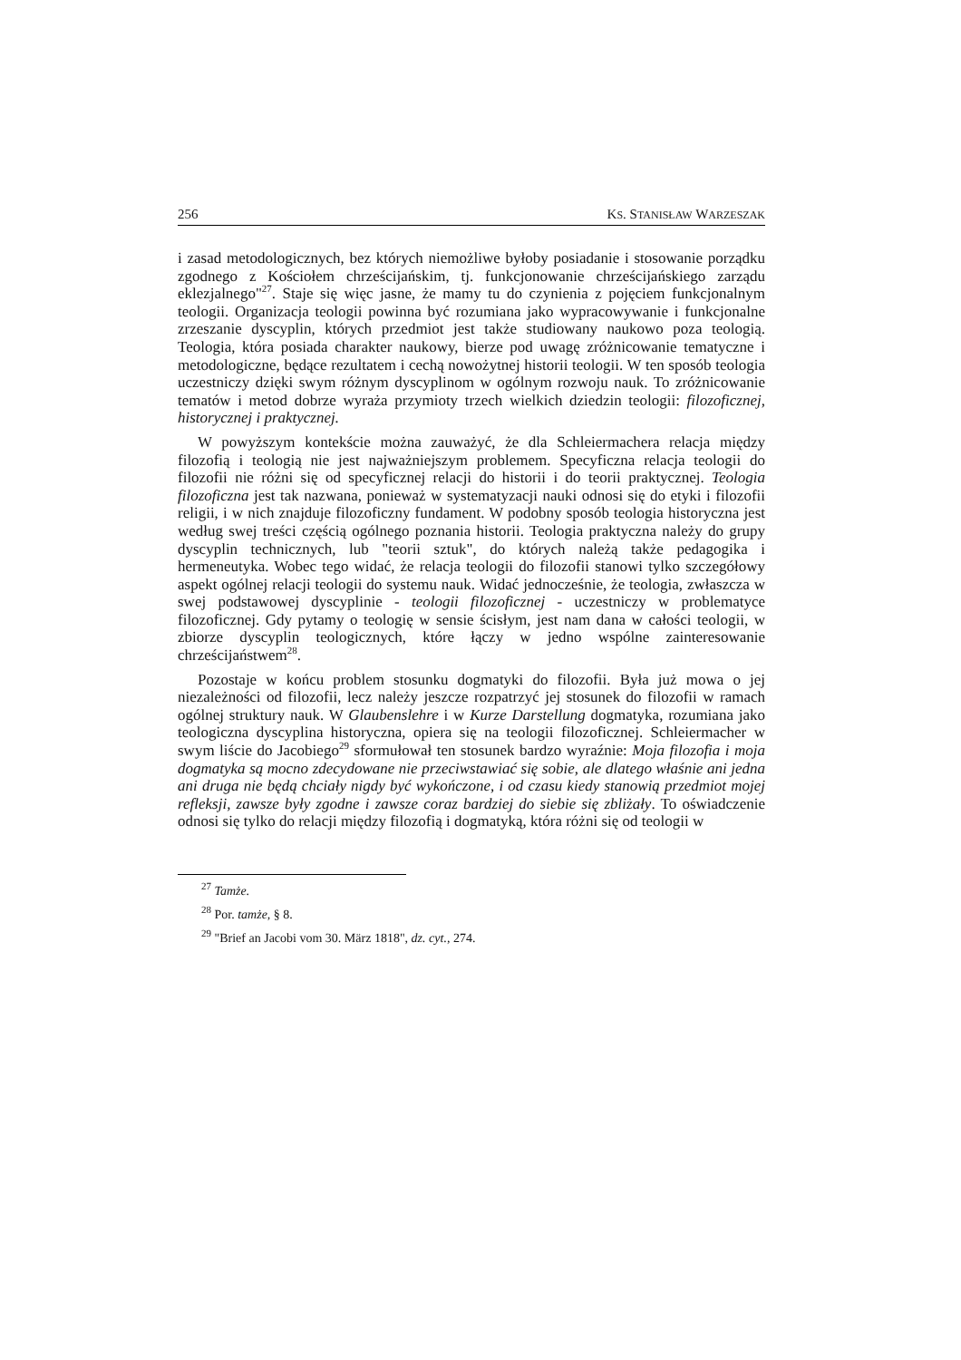256 KS. STANISŁAW WARZESZAK
i zasad metodologicznych, bez których niemożliwe byłoby posiadanie i stosowanie porządku zgodnego z Kościołem chrześcijańskim, tj. funkcjonowanie chrześcijańskiego zarządu eklezjalnego"<sup>27</sup>. Staje się więc jasne, że mamy tu do czynienia z pojęciem funkcjonalnym teologii. Organizacja teologii powinna być rozumiana jako wypracowywanie i funkcjonalne zrzeszanie dyscyplin, których przedmiot jest także studiowany naukowo poza teologią. Teologia, która posiada charakter naukowy, bierze pod uwagę zróżnicowanie tematyczne i metodologiczne, będące rezultatem i cechą nowożytnej historii teologii. W ten sposób teologia uczestniczy dzięki swym różnym dyscyplinom w ogólnym rozwoju nauk. To zróżnicowanie tematów i metod dobrze wyraża przymioty trzech wielkich dziedzin teologii: filozoficznej, historycznej i praktycznej.
W powyższym kontekście można zauważyć, że dla Schleiermachera relacja między filozofią i teologią nie jest najważniejszym problemem. Specyficzna relacja teologii do filozofii nie różni się od specyficznej relacji do historii i do teorii praktycznej. Teologia filozoficzna jest tak nazwana, ponieważ w systematyzacji nauki odnosi się do etyki i filozofii religii, i w nich znajduje filozoficzny fundament. W podobny sposób teologia historyczna jest według swej treści częścią ogólnego poznania historii. Teologia praktyczna należy do grupy dyscyplin technicznych, lub "teorii sztuk", do których należą także pedagogika i hermeneutyka. Wobec tego widać, że relacja teologii do filozofii stanowi tylko szczegółowy aspekt ogólnej relacji teologii do systemu nauk. Widać jednocześnie, że teologia, zwłaszcza w swej podstawowej dyscyplinie - teologii filozoficznej - uczestniczy w problematyce filozoficznej. Gdy pytamy o teologię w sensie ścisłym, jest nam dana w całości teologii, w zbiorze dyscyplin teologicznych, które łączy w jedno wspólne zainteresowanie chrześcijaństwem<sup>28</sup>.
Pozostaje w końcu problem stosunku dogmatyki do filozofii. Była już mowa o jej niezależności od filozofii, lecz należy jeszcze rozpatrzyć jej stosunek do filozofii w ramach ogólnej struktury nauk. W Glaubenslehre i w Kurze Darstellung dogmatyka, rozumiana jako teologiczna dyscyplina historyczna, opiera się na teologii filozoficznej. Schleiermacher w swym liście do Jacobiego<sup>29</sup> sformułował ten stosunek bardzo wyraźnie: Moja filozofia i moja dogmatyka są mocno zdecydowane nie przeciwstawiać się sobie, ale dlatego właśnie ani jedna ani druga nie będą chciały nigdy być wykończone, i od czasu kiedy stanowią przedmiot mojej refleksji, zawsze były zgodne i zawsze coraz bardziej do siebie się zbliżały. To oświadczenie odnosi się tylko do relacji między filozofią i dogmatyką, która różni się od teologii w
<sup>27</sup> Tamże.
<sup>28</sup> Por. tamże, § 8.
<sup>29</sup> "Brief an Jacobi vom 30. März 1818", dz. cyt., 274.